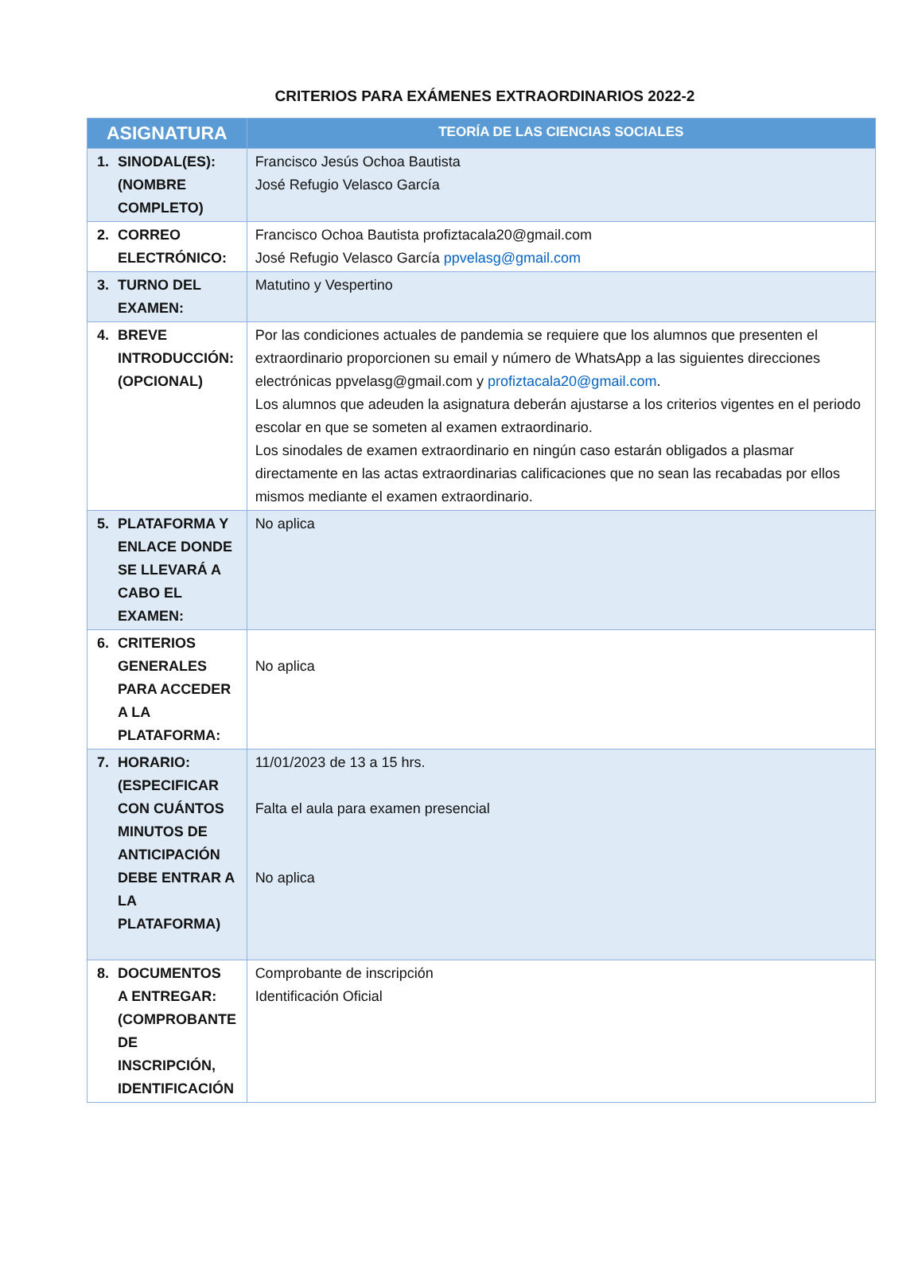CRITERIOS PARA EXÁMENES EXTRAORDINARIOS 2022-2
| ASIGNATURA | TEORÍA DE LAS CIENCIAS SOCIALES |
| --- | --- |
| 1. SINODAL(ES): (NOMBRE COMPLETO) | Francisco Jesús Ochoa Bautista José Refugio Velasco García |
| 2. CORREO ELECTRÓNICO: | Francisco Ochoa Bautista profiztacala20@gmail.com José Refugio Velasco García ppvelasg@gmail.com |
| 3. TURNO DEL EXAMEN: | Matutino y Vespertino |
| 4. BREVE INTRODUCCIÓN: (OPCIONAL) | Por las condiciones actuales de pandemia se requiere que los alumnos que presenten el extraordinario proporcionen su email y número de WhatsApp a las siguientes direcciones electrónicas ppvelasg@gmail.com y profiztacala20@gmail.com . Los alumnos que adeuden la asignatura deberán ajustarse a los criterios vigentes en el periodo escolar en que se someten al examen extraordinario. Los sinodales de examen extraordinario en ningún caso estarán obligados a plasmar directamente en las actas extraordinarias calificaciones que no sean las recabadas por ellos mismos mediante el examen extraordinario. |
| 5. PLATAFORMA Y ENLACE DONDE SE LLEVARÁ A CABO EL EXAMEN: | No aplica |
| 6. CRITERIOS GENERALES PARA ACCEDER A LA PLATAFORMA: | No aplica |
| 7. HORARIO: (ESPECIFICAR CON CUÁNTOS MINUTOS DE ANTICIPACIÓN DEBE ENTRAR A LA PLATAFORMA) | 11/01/2023 de 13 a 15 hrs. Falta el aula para examen presencial No aplica |
| 8. DOCUMENTOS A ENTREGAR: (COMPROBANTE DE INSCRIPCIÓN, IDENTIFICACIÓN | Comprobante de inscripción Identificación Oficial |